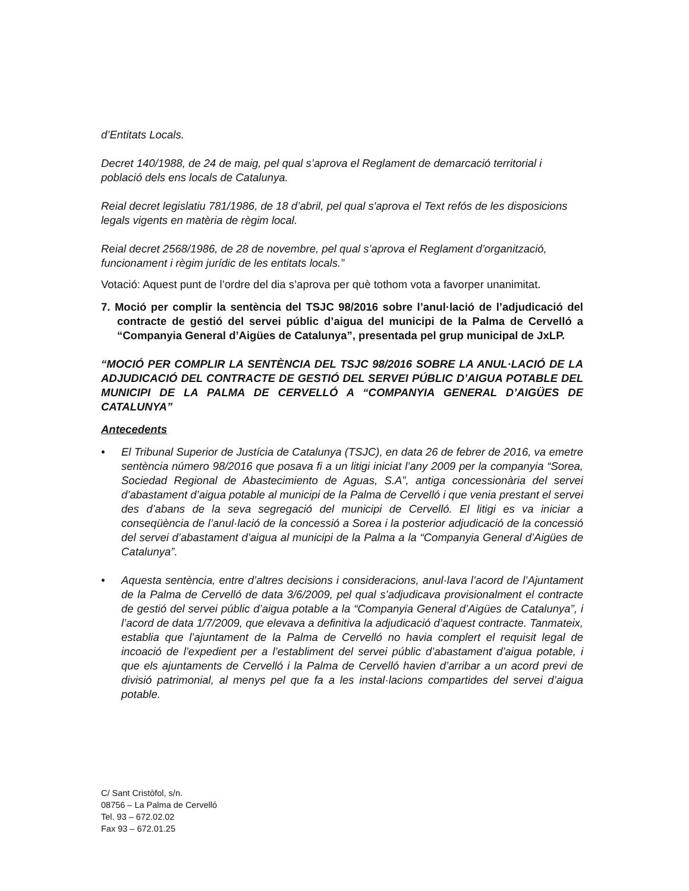d’Entitats Locals.
Decret 140/1988, de 24 de maig, pel qual s’aprova el Reglament de demarcació territorial i població dels ens locals de Catalunya.
Reial decret legislatiu 781/1986, de 18 d’abril, pel qual s'aprova el Text refós de les disposicions legals vigents en matèria de règim local.
Reial decret 2568/1986, de 28 de novembre, pel qual s’aprova el Reglament d’organització, funcionament i règim jurídic de les entitats locals.”
Votació: Aquest punt de l’ordre del dia s’aprova per què tothom vota a favorper unanimitat.
7. Moció per complir la sentència del TSJC 98/2016 sobre l’anul·lació de l’adjudicació del contracte de gestió del servei públic d’aigua del municipi de la Palma de Cervelló a “Companyia General d’Aigües de Catalunya”, presentada pel grup municipal de JxLP.
“MOCIÓ PER COMPLIR LA SENTÈNCIA DEL TSJC 98/2016 SOBRE LA ANUL·LACIÓ DE LA ADJUDICACIÓ DEL CONTRACTE DE GESTIÓ DEL SERVEI PÚBLIC D’AIGUA POTABLE DEL MUNICIPI DE LA PALMA DE CERVELLÓ A “COMPANYIA GENERAL D’AIGÜES DE CATALUNYA”
Antecedents
• El Tribunal Superior de Justícia de Catalunya (TSJC), en data 26 de febrer de 2016, va emetre sentència número 98/2016 que posava fi a un litigi iniciat l’any 2009 per la companyia “Sorea, Sociedad Regional de Abastecimiento de Aguas, S.A”, antiga concessionària del servei d’abastament d’aigua potable al municipi de la Palma de Cervelló i que venia prestant el servei des d’abans de la seva segregació del municipi de Cervelló. El litigi es va iniciar a conseqüència de l’anul·lació de la concessió a Sorea i la posterior adjudicació de la concessió del servei d’abastament d’aigua al municipi de la Palma a la “Companyia General d’Aigües de Catalunya”.
• Aquesta sentència, entre d’altres decisions i consideracions, anul·lava l’acord de l’Ajuntament de la Palma de Cervelló de data 3/6/2009, pel qual s’adjudicava provisionalment el contracte de gestió del servei públic d’aigua potable a la “Companyia General d’Aigües de Catalunya”, i l’acord de data 1/7/2009, que elevava a definitiva la adjudicació d’aquest contracte. Tanmateix, establia que l’ajuntament de la Palma de Cervelló no havia complert el requisit legal de incoació de l’expedient per a l’establiment del servei públic d’abastament d’aigua potable, i que els ajuntaments de Cervelló i la Palma de Cervelló havien d’arribar a un acord previ de divisió patrimonial, al menys pel que fa a les instal·lacions compartides del servei d’aigua potable.
C/ Sant Cristòfol, s/n.
08756 – La Palma de Cervelló
Tel. 93 – 672.02.02
Fax 93 – 672.01.25